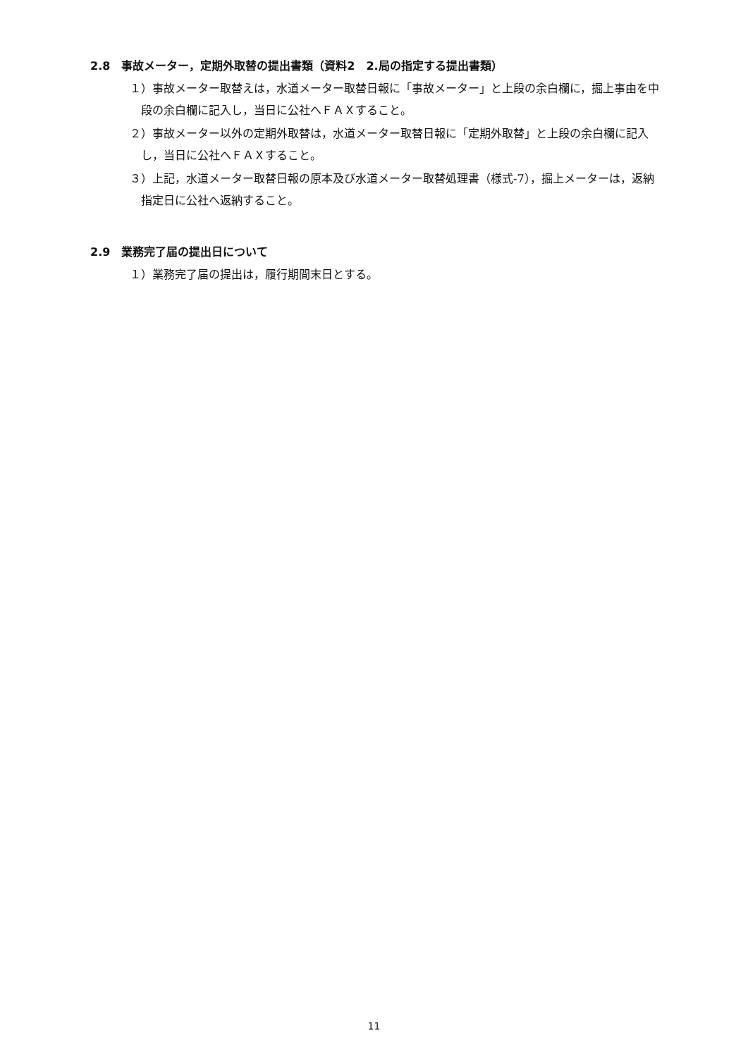2.8　事故メーター，定期外取替の提出書類（資料2　2.局の指定する提出書類）
１）事故メーター取替えは，水道メーター取替日報に「事故メーター」と上段の余白欄に，掘上事由を中段の余白欄に記入し，当日に公社へＦＡＸすること。
２）事故メーター以外の定期外取替は，水道メーター取替日報に「定期外取替」と上段の余白欄に記入し，当日に公社へＦＡＸすること。
３）上記，水道メーター取替日報の原本及び水道メーター取替処理書（様式-7），掘上メーターは，返納指定日に公社へ返納すること。
2.9　業務完了届の提出日について
１）業務完了届の提出は，履行期間末日とする。
11